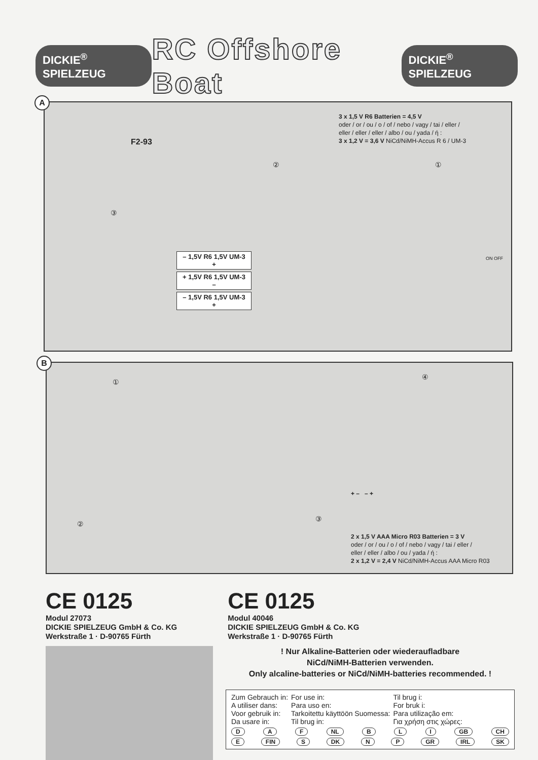DICKIE<sup>®</sup> SPIELZEUG RC Offshore Boat DICKIE<sup>®</sup> SPIELZEUG
A
3 x 1,5 V R6 Batterien = 4,5 V
oder / or / ou / o / of / nebo / vagy / tai / eller /
eller / eller / eller / albo / ou / yada / ή :
3 x 1,2 V = 3,6 V NiCd/NiMH-Accus R 6 / UM-3
③
② ①
F2-93
– 1,5V R6 1,5V UM-3 +
+ 1,5V R6 1,5V UM-3 –
– 1,5V R6 1,5V UM-3 +
ON OFF
B
①
②
④
③
+ – – +
2 x 1,5 V AAA Micro R03 Batterien = 3 V
oder / or / ou / o / of / nebo / vagy / tai / eller /
eller / eller / albo / ou / yada / ή :
2 x 1,2 V = 2,4 V NiCd/NiMH-Accus AAA Micro R03
CE 0125
Modul 27073
DICKIE SPIELZEUG GmbH & Co. KG
Werkstraße 1 · D-90765 Fürth
CE 0125
Modul 40046
DICKIE SPIELZEUG GmbH & Co. KG
Werkstraße 1 · D-90765 Fürth
! Nur Alkaline-Batterien oder wiederaufladbare
NiCd/NiMH-Batterien verwenden.
Only alcaline-batteries or NiCd/NiMH-batteries recommended. !
| Zum Gebrauch in: A utiliser dans: Voor gebruik in: Da usare in: | For use in: Para uso en: Tarkoitettu käyttöön Suomessa: Til brug in: | Til brug i: For bruk i: Para utilização em: Για χρήση στις χώρες: |
D A F NL B L I GB CH
E FIN S DK N P GR IRL SK